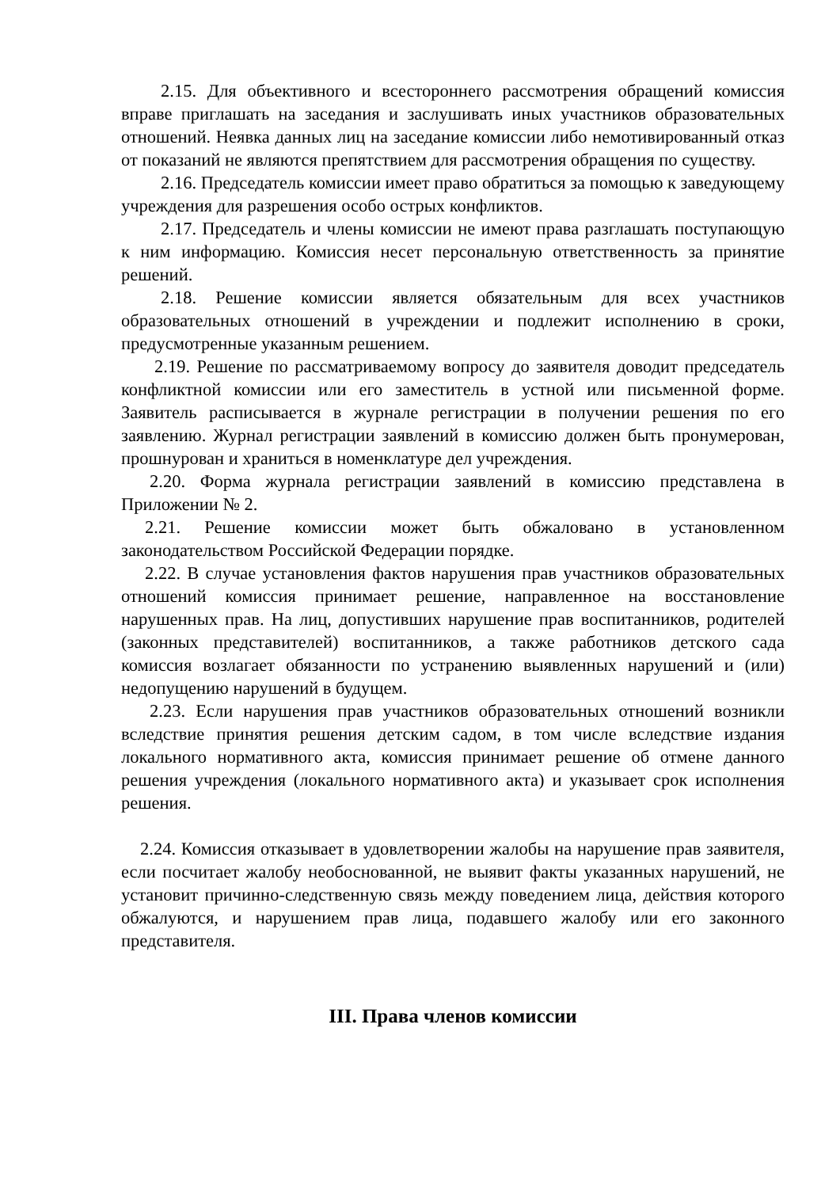2.15. Для объективного и всестороннего рассмотрения обращений комиссия вправе приглашать на заседания и заслушивать иных участников образовательных отношений. Неявка данных лиц на заседание комиссии либо немотивированный отказ от показаний не являются препятствием для рассмотрения обращения по существу.
2.16. Председатель комиссии имеет право обратиться за помощью к заведующему учреждения для разрешения особо острых конфликтов.
2.17. Председатель и члены комиссии не имеют права разглашать поступающую к ним информацию. Комиссия несет персональную ответственность за принятие решений.
2.18. Решение комиссии является обязательным для всех участников образовательных отношений в учреждении и подлежит исполнению в сроки, предусмотренные указанным решением.
2.19. Решение по рассматриваемому вопросу до заявителя доводит председатель конфликтной комиссии или его заместитель в устной или письменной форме. Заявитель расписывается в журнале регистрации в получении решения по его заявлению. Журнал регистрации заявлений в комиссию должен быть пронумерован, прошнурован и храниться в номенклатуре дел учреждения.
2.20. Форма журнала регистрации заявлений в комиссию представлена в Приложении № 2.
2.21. Решение комиссии может быть обжаловано в установленном законодательством Российской Федерации порядке.
2.22. В случае установления фактов нарушения прав участников образовательных отношений комиссия принимает решение, направленное на восстановление нарушенных прав. На лиц, допустивших нарушение прав воспитанников, родителей (законных представителей) воспитанников, а также работников детского сада комиссия возлагает обязанности по устранению выявленных нарушений и (или) недопущению нарушений в будущем.
2.23. Если нарушения прав участников образовательных отношений возникли вследствие принятия решения детским садом, в том числе вследствие издания локального нормативного акта, комиссия принимает решение об отмене данного решения учреждения (локального нормативного акта) и указывает срок исполнения решения.
2.24. Комиссия отказывает в удовлетворении жалобы на нарушение прав заявителя, если посчитает жалобу необоснованной, не выявит факты указанных нарушений, не установит причинно-следственную связь между поведением лица, действия которого обжалуются, и нарушением прав лица, подавшего жалобу или его законного представителя.
III. Права членов комиссии